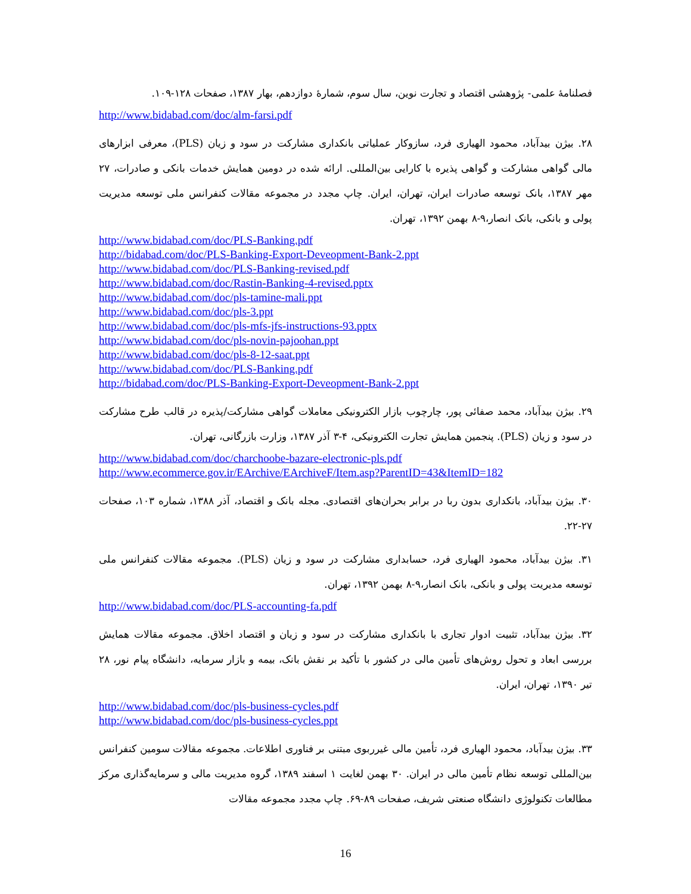فصلنامهٔ علمی- پژوهشی اقتصاد و تجارت نوین، سال سوم، شمارهٔ دوازدهم، بهار ۱۳۸۷، صفحات ۱۲۸-۱۰۹.
http://www.bidabad.com/doc/alm-farsi.pdf
۲۸. بیژن بیدآباد، محمود الهیاری فرد، سازوکار عملیاتی بانکداری مشارکت در سود و زیان (PLS)، معرفی ابزارهای مالی گواهی مشارکت و گواهی پذیره با کارایی بین‌المللی. ارائه شده در دومین همایش خدمات بانکی و صادرات، ۲۷ مهر ۱۳۸۷، بانک توسعه صادرات ایران، تهران، ایران. چاپ مجدد در مجموعه مقالات کنفرانس ملی توسعه مدیریت پولی و بانکی، بانک انصار،۹-۸ بهمن ۱۳۹۲، تهران.
http://www.bidabad.com/doc/PLS-Banking.pdf
http://bidabad.com/doc/PLS-Banking-Export-Deveopment-Bank-2.ppt
http://www.bidabad.com/doc/PLS-Banking-revised.pdf
http://www.bidabad.com/doc/Rastin-Banking-4-revised.pptx
http://www.bidabad.com/doc/pls-tamine-mali.ppt
http://www.bidabad.com/doc/pls-3.ppt
http://www.bidabad.com/doc/pls-mfs-jfs-instructions-93.pptx
http://www.bidabad.com/doc/pls-novin-pajoohan.ppt
http://www.bidabad.com/doc/pls-8-12-saat.ppt
http://www.bidabad.com/doc/PLS-Banking.pdf
http://bidabad.com/doc/PLS-Banking-Export-Deveopment-Bank-2.ppt
۲۹. بیژن بیدآباد، محمد صفائی پور، چارچوب بازار الکترونیکی معاملات گواهی مشارکت/پذیره در قالب طرح مشارکت در سود و زیان (PLS). پنجمین همایش تجارت الکترونیکی، ۴-۳ آذر ۱۳۸۷، وزارت بازرگانی، تهران.
http://www.bidabad.com/doc/charchoobe-bazare-electronic-pls.pdf
http://www.ecommerce.gov.ir/EArchive/EArchiveF/Item.asp?ParentID=43&ItemID=182
۳۰. بیژن بیدآباد، بانکداری بدون ربا در برابر بحران‌های اقتصادی. مجله بانک و اقتصاد، آذر ۱۳۸۸، شماره ۱۰۳، صفحات ۲۷-۲۲.
۳۱. بیژن بیدآباد، محمود الهیاری فرد، حسابداری مشارکت در سود و زیان (PLS). مجموعه مقالات کنفرانس ملی توسعه مدیریت پولی و بانکی، بانک انصار،۹-۸ بهمن ۱۳۹۲، تهران.
http://www.bidabad.com/doc/PLS-accounting-fa.pdf
۳۲. بیژن بیدآباد، تثبیت ادوار تجاری با بانکداری مشارکت در سود و زیان و اقتصاد اخلاق. مجموعه مقالات همایش بررسی ابعاد و تحول روش‌های تأمین مالی در کشور با تأکید بر نقش بانک، بیمه و بازار سرمایه، دانشگاه پیام نور، ۲۸ تیر ۱۳۹۰، تهران، ایران.
http://www.bidabad.com/doc/pls-business-cycles.pdf
http://www.bidabad.com/doc/pls-business-cycles.ppt
۳۳. بیژن بیدآباد، محمود الهیاری فرد، تأمین مالی غیرربوی مبتنی بر فناوری اطلاعات. مجموعه مقالات سومین کنفرانس بین‌المللی توسعه نظام تأمین مالی در ایران. ۳۰ بهمن لغایت ۱ اسفند ۱۳۸۹، گروه مدیریت مالی و سرمایه‌گذاری مرکز مطالعات تکنولوژی دانشگاه صنعتی شریف، صفحات ۸۹-۶۹. چاپ مجدد مجموعه مقالات
16